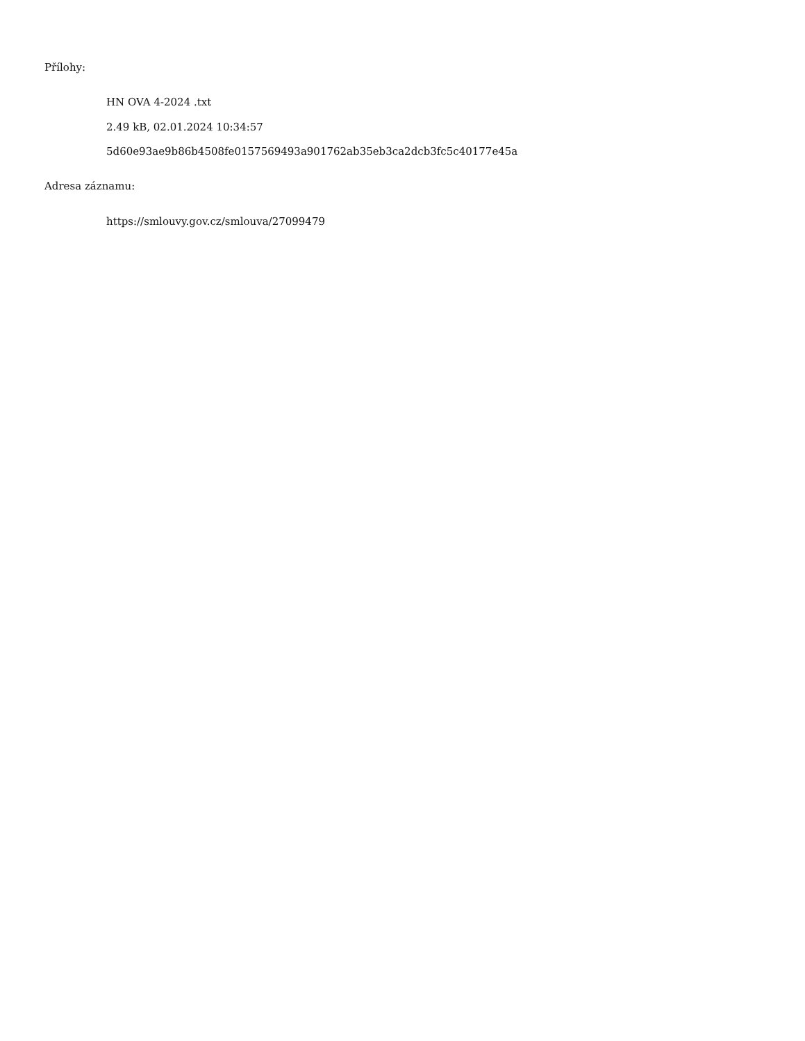Přílohy:
HN OVA 4-2024 .txt
2.49 kB, 02.01.2024 10:34:57
5d60e93ae9b86b4508fe0157569493a901762ab35eb3ca2dcb3fc5c40177e45a
Adresa záznamu:
https://smlouvy.gov.cz/smlouva/27099479